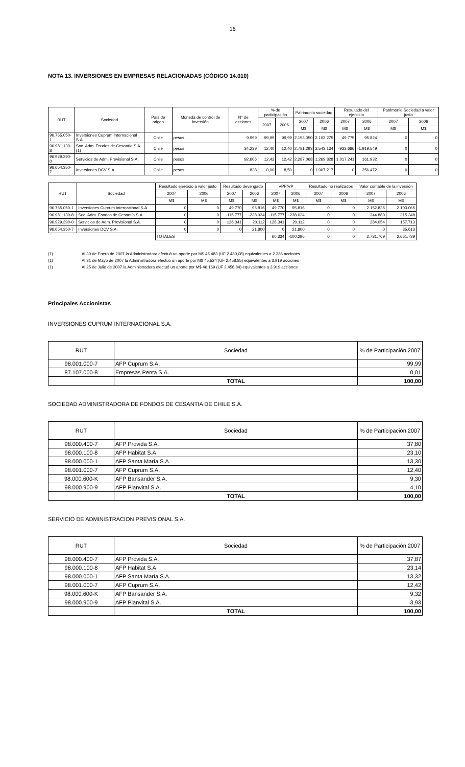16
NOTA 13. INVERSIONES EN EMPRESAS RELACIONADAS (CÓDIGO 14.010)
| RUT | Sociedad | País de origen | Moneda de control de inversión | N° de acciones | % de participación | | Patrimonio sociedad | | Resultado del ejercicio | | Patrimonio Sociedad a valor justo | |
| --- | --- | --- | --- | --- | --- | --- | --- | --- | --- | --- | --- | --- |
| | | | | | 2007 | 2006 | 2007 | 2006 | 2007 | 2006 | 2007 | 2006 |
| | | | | | | | M$ | M$ | M$ | M$ | M$ | M$ |
| 96.765.050-1 | Inversiones Cuprum Internacional S.A. | Chile | pesos | 9.999 | 99,99 | 99,99 | 2.153.050 | 2.103.275 | 49.775 | 95.824 | 0 | 0 |
| 96.981.130-8 | Soc. Adm. Fondos de Cesantía S.A.(1) | Chile | pesos | 34.239 | 12,40 | 12,40 | 2.781.293 | 2.543.134 | -933.686 | -1.919.549 | 0 | 0 |
| 96.929.390-0 | Servicios de Adm. Previsional S.A. | Chile | pesos | 92.606 | 12,42 | 12,42 | 2.287.068 | 1.269.828 | 1.017.241 | 161.932 | 0 | 0 |
| 96.654.350-7 | Inversiones DCV S.A. | Chile | pesos | 838 | 0,00 | 8,50 | 0 | 1.007.217 | 0 | 256.472 | 0 | 0 |
| RUT | Sociedad | Resultado ejercicio a valor justo | | Resultado devengado | | VPP/VP | | Resultado no realizados | | Valor contable de la inversión | |
| --- | --- | --- | --- | --- | --- | --- | --- | --- | --- | --- | --- |
| | | 2007 | 2006 | 2007 | 2006 | 2007 | 2006 | 2007 | 2006 | 2007 | 2006 |
| | | M$ | M$ | M$ | M$ | M$ | M$ | M$ | M$ | M$ | M$ |
| 96.765.050-1 | Inversiones Cuprum Internacional S.A. | 0 | 0 | 49.770 | 95.816 | 49.770 | 95.816 | 0 | 0 | 2.152.835 | 2.103.065 |
| 96.981.130-8 | Soc. Adm. Fondos de Cesantía S.A. | 0 | 0 | -115.777 | -238.024 | -115.777 | -238.024 | 0 | 0 | 344.880 | 315.348 |
| 96.929.390-0 | Servicios de Adm. Previsional S.A. | 0 | 0 | 126.341 | 20.112 | 126.341 | 20.112 | 0 | 0 | 284.054 | 157.713 |
| 96.654.350-7 | Inversiones DCV S.A. | 0 | 0 | 0 | 21.800 | 0 | 21.800 | 0 | 0 | 0 | 85.613 |
| | | TOTALES | | | | 60.334 | -100.296 | 0 | 0 | 2.781.769 | 2.661.739 |
(1) Al 30 de Enero de 2007 la Administradora efectuó un aporte por M$ 45.483 (UF 2.480,08) equivalentes a 2.386 acciones
(1) Al 31 de Mayo de 2007 la Administradora efectuó un aporte por M$ 45.524 (UF 2.458,85) equivalentes a 3.919 acciones
(1) Al 25 de Julio de 2007 la Administradora efectuó un aporte por M$ 46.169 (UF 2.458,84) equivalentes a 3.919 acciones
Principales Accionistas
INVERSIONES CUPRUM INTERNACIONAL S.A.
| RUT | Sociedad | % de Participación 2007 |
| --- | --- | --- |
| 98.001.000-7 | AFP Cuprum S.A. | 99,99 |
| 87.107.000-8 | Empresas Penta S.A. | 0,01 |
| | TOTAL | 100,00 |
SOCIEDAD ADMINISTRADORA DE FONDOS DE CESANTIA DE CHILE S.A.
| RUT | Sociedad | % de Participación 2007 |
| --- | --- | --- |
| 98.000.400-7 | AFP Provida S.A. | 37,80 |
| 98.000.100-8 | AFP Habitat S.A. | 23,10 |
| 98.000.000-1 | AFP Santa María S.A. | 13,30 |
| 98.001.000-7 | AFP Cuprum S.A. | 12,40 |
| 98.000.600-K | AFP Bansander S.A. | 9,30 |
| 98.000.900-9 | AFP Planvital S.A. | 4,10 |
| | TOTAL | 100,00 |
SERVICIO DE ADMINISTRACION PREVISIONAL S.A.
| RUT | Sociedad | % de Participación 2007 |
| --- | --- | --- |
| 98.000.400-7 | AFP Provida S.A. | 37,87 |
| 98.000.100-8 | AFP Habitat S.A. | 23,14 |
| 98.000.000-1 | AFP Santa María S.A. | 13,32 |
| 98.001.000-7 | AFP Cuprum S.A. | 12,42 |
| 98.000.600-K | AFP Bansander S.A. | 9,32 |
| 98.000.900-9 | AFP Planvital S.A. | 3,93 |
| | TOTAL | 100,00 |